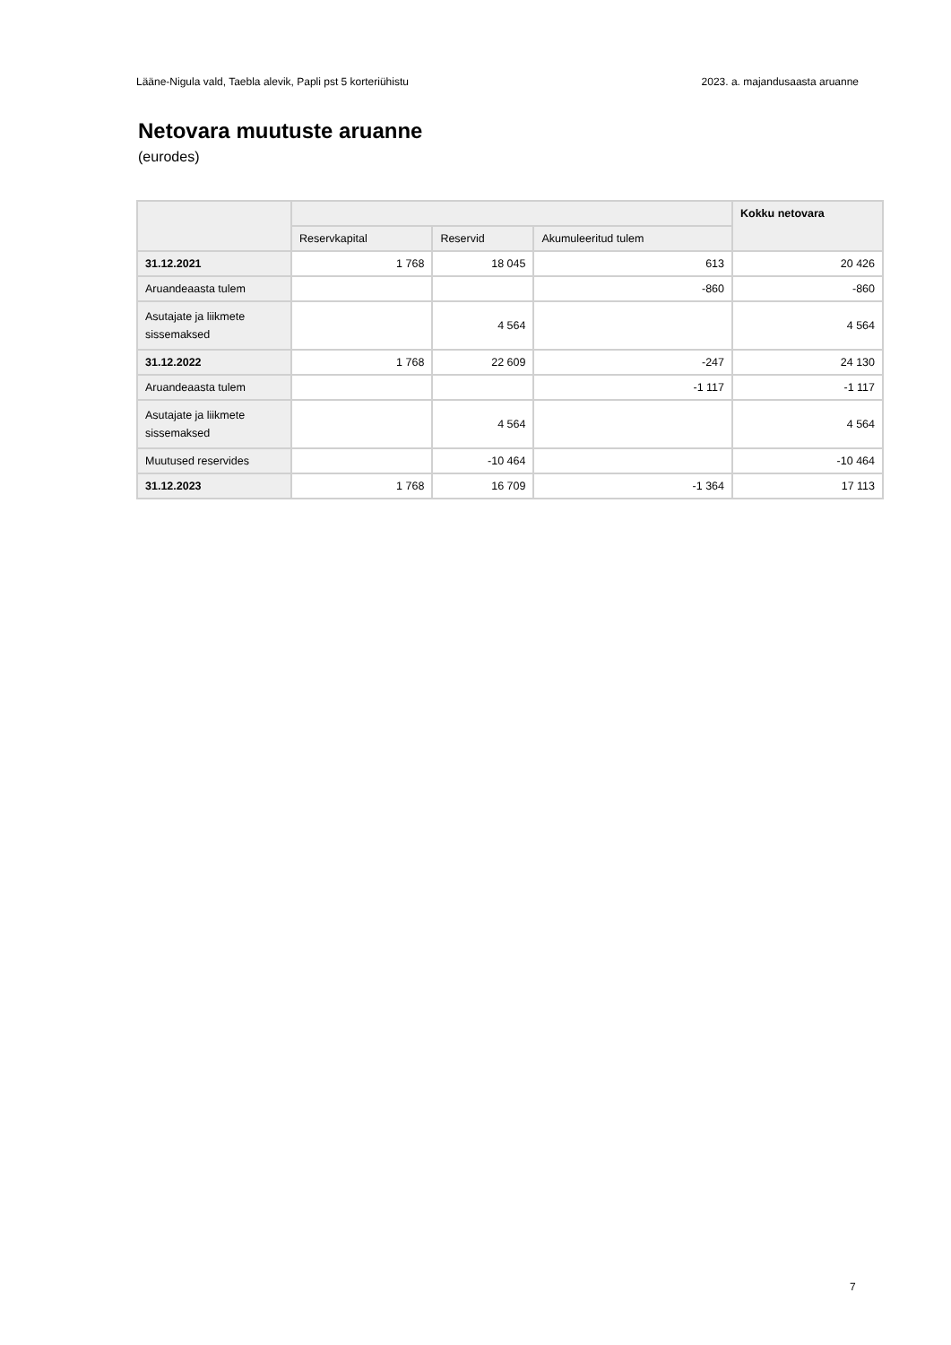Lääne-Nigula vald, Taebla alevik, Papli pst 5 korteriühistu 2023. a. majandusaasta aruanne
Netovara muutuste aruanne
(eurodes)
| | | | | Kokku netovara |
| --- | --- | --- | --- | --- |
| | Reservkapital | Reservid | Akumuleeritud tulem | |
| 31.12.2021 | 1 768 | 18 045 | 613 | 20 426 |
| Aruandeaasta tulem | | | -860 | -860 |
| Asutajate ja liikmete sissemaksed | | 4 564 | | 4 564 |
| 31.12.2022 | 1 768 | 22 609 | -247 | 24 130 |
| Aruandeaasta tulem | | | -1 117 | -1 117 |
| Asutajate ja liikmete sissemaksed | | 4 564 | | 4 564 |
| Muutused reservides | | -10 464 | | -10 464 |
| 31.12.2023 | 1 768 | 16 709 | -1 364 | 17 113 |
7